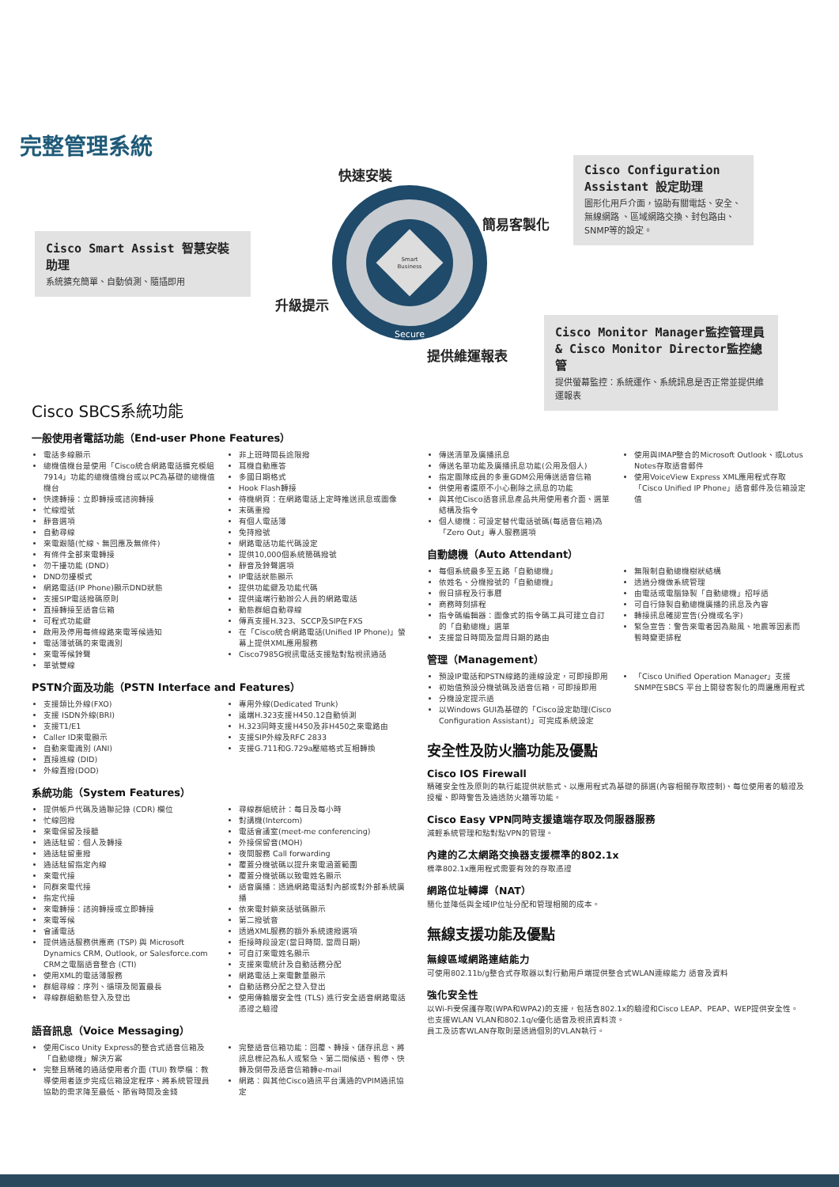完整管理系統
Cisco Smart Assist 智慧安裝助理
系統擴充簡單、自動偵測、隨插即用
Cisco Configuration Assistant 設定助理
圖形化用戶介面，協助有關電話、安全、無線網路 、區域網路交換、封包路由、 SNMP等的設定。
Cisco Monitor Manager監控管理員 & Cisco Monitor Director監控總管
提供螢幕監控：系統運作、系統訊息是否正常並提供維運報表
快速安裝
簡易客製化
升級提示
提供維運報表
Smart
Business
Secure
Cisco SBCS系統功能
一般使用者電話功能（End-user Phone Features）
電話多線顯示
總機值機台是使用「Cisco統合網路電話擴充模組7914」功能的總機值機台或以PC為基礎的總機值機台
快速轉接：立即轉接或諮詢轉接
忙線燈號
靜音選項
自動尋線
來電跟隨(忙線、無回應及無條件)
有條件全部來電轉接
勿干擾功能 (DND)
DND勿擾模式
網路電話(IP Phone)顯示DND狀態
支援SIP電話撥碼原則
直接轉接至語音信箱
可程式功能鍵
啟用及停用每條線路來電等候通知
電話簿號碼的來電識別
來電等候鈴聲
單號雙線
非上班時間長途限撥
耳機自動應答
多國日期格式
Hook Flash轉接
待機網頁：在網路電話上定時推送訊息或圖像
末碼重撥
有個人電話簿
免持撥號
網路電話功能代碼設定
提供10,000個系統簡碼撥號
靜音及鈴聲選項
IP電話狀態顯示
提供功能鍵及功能代碼
提供遠端行動辦公人員的網路電話
動態群組自動尋線
傳真支援H.323、SCCP及SIP在FXS
在「Cisco統合網路電話(Unified IP Phone)」螢幕上提供XML應用服務
Cisco7985G視訊電話支援點對點視訊通話
PSTN介面及功能（PSTN Interface and Features）
支援類比外線(FXO)
支援 ISDN外線(BRI)
支援T1/E1
Caller ID來電顯示
自動來電識別 (ANI)
直接進線 (DID)
外線直撥(DOD)
專用外線(Dedicated Trunk)
遠端H.323支援H450.12自動偵測
H.323同時支援H450及非H450之來電路由
支援SIP外線及RFC 2833
支援G.711和G.729a壓縮格式互相轉換
系統功能（System Features）
提供帳戶代碼及通聯記錄 (CDR) 欄位
忙線回撥
來電保留及接聽
通話駐留：個人及轉接
通話駐留重撥
通話駐留指定內線
來電代接
同群來電代接
指定代接
來電轉接：諮詢轉接或立即轉接
來電等候
會議電話
提供通話服務供應商 (TSP) 與 Microsoft Dynamics CRM, Outlook, or Salesforce.com CRM之電腦語音整合 (CTI)
使用XML的電話簿服務
群組尋線：序列、循環及閒置最長
尋線群組動態登入及登出
尋線群組統計：每日及每小時
對講機(Intercom)
電話會議室(meet-me conferencing)
外接保留音(MOH)
夜間服務 Call forwarding
覆蓋分機號碼以提升來電涵蓋範圍
覆蓋分機號碼以致電姓名顯示
語音廣播：透過網路電話對內部或對外部系統廣播
依來電封鎖來話號碼顯示
第二撥號音
透過XML服務的額外系統速撥選項
拒接時段設定(當日時間, 當周日期)
可自訂來電姓名顯示
支援來電統計及自動話務分配
網路電話上來電數量顯示
自動話務分配之登入登出
使用傳輸層安全性 (TLS) 進行安全語音網路電話憑證之驗證
語音訊息（Voice Messaging）
使用Cisco Unity Express的整合式語音信箱及「自動總機」解決方案
完整且精確的通話使用者介面 (TUI) 教學檔：教導使用者逐步完成信箱設定程序、將系統管理員協助的需求降至最低、節省時間及金錢
完整語音信箱功能：回覆、轉接、儲存訊息、將訊息標記為私人或緊急、第二問候語、暫停、快轉及倒帶及語音信箱轉e-mail
網路：與其他Cisco通訊平台溝通的VPIM通訊協定
傳送清單及廣播訊息
傳送名單功能及廣播訊息功能(公用及個人)
指定團隊成員的多重GDM公用傳送語音信箱
供使用者還原不小心刪除之訊息的功能
與其他Cisco語音訊息產品共用使用者介面、選單結構及指令
個人總機：可設定替代電話號碼(每語音信箱)為「Zero Out」專人服務選項
使用與IMAP整合的Microsoft Outlook、或Lotus Notes存取語音郵件
使用VoiceView Express XML應用程式存取「Cisco Unified IP Phone」語音郵件及信箱設定值
自動總機（Auto Attendant）
每個系統最多至五路「自動總機」
依姓名、分機撥號的「自動總機」
假日排程及行事曆
商務時刻排程
指令碼編輯器：圖像式的指令碼工具可建立自訂的「自動總機」選單
支援當日時間及當周日期的路由
無限制自動總機樹狀結構
透過分機做系統管理
由電話或電腦錄製「自動總機」招呼語
可自行錄製自動總機廣播的訊息及內容
轉接訊息確認宣告(分機或名字)
緊急宣告：警告來電者因為颱風、地震等因素而暫時變更排程
管理（Management）
預設IP電話和PSTN線路的連線設定，可即接即用
初始值預設分機號碼及語音信箱，可即接即用
分機設定提示語
以Windows GUI為基礎的「Cisco設定助理(Cisco Configuration Assistant)」可完成系統設定
「Cisco Unified Operation Manager」支援SNMP在SBCS 平台上開發客製化的周邊應用程式
安全性及防火牆功能及優點
Cisco IOS Firewall
精確安全性及原則的執行能提供狀態式、以應用程式為基礎的篩選(內容相關存取控制)、每位使用者的驗證及授權、即時警告及通透防火牆等功能。
Cisco Easy VPN同時支援遠端存取及伺服器服務
減輕系統管理和點對點VPN的管理。
內建的乙太網路交換器支援標準的802.1x
標準802.1x應用程式需要有效的存取憑證
網路位址轉譯（NAT）
簡化並降低與全域IP位址分配和管理相關的成本。
無線支援功能及優點
無線區域網路連結能力
可使用802.11b/g整合式存取器以對行動用戶端提供整合式WLAN連線能力 語音及資料
強化安全性
以Wi-Fi受保護存取(WPA和WPA2)的支援，包括含802.1x的驗證和Cisco LEAP、PEAP、WEP提供安全性。
也支援WLAN VLAN和802.1q/e優化語音及視訊資料流。
員工及訪客WLAN存取則是透過個別的VLAN執行。